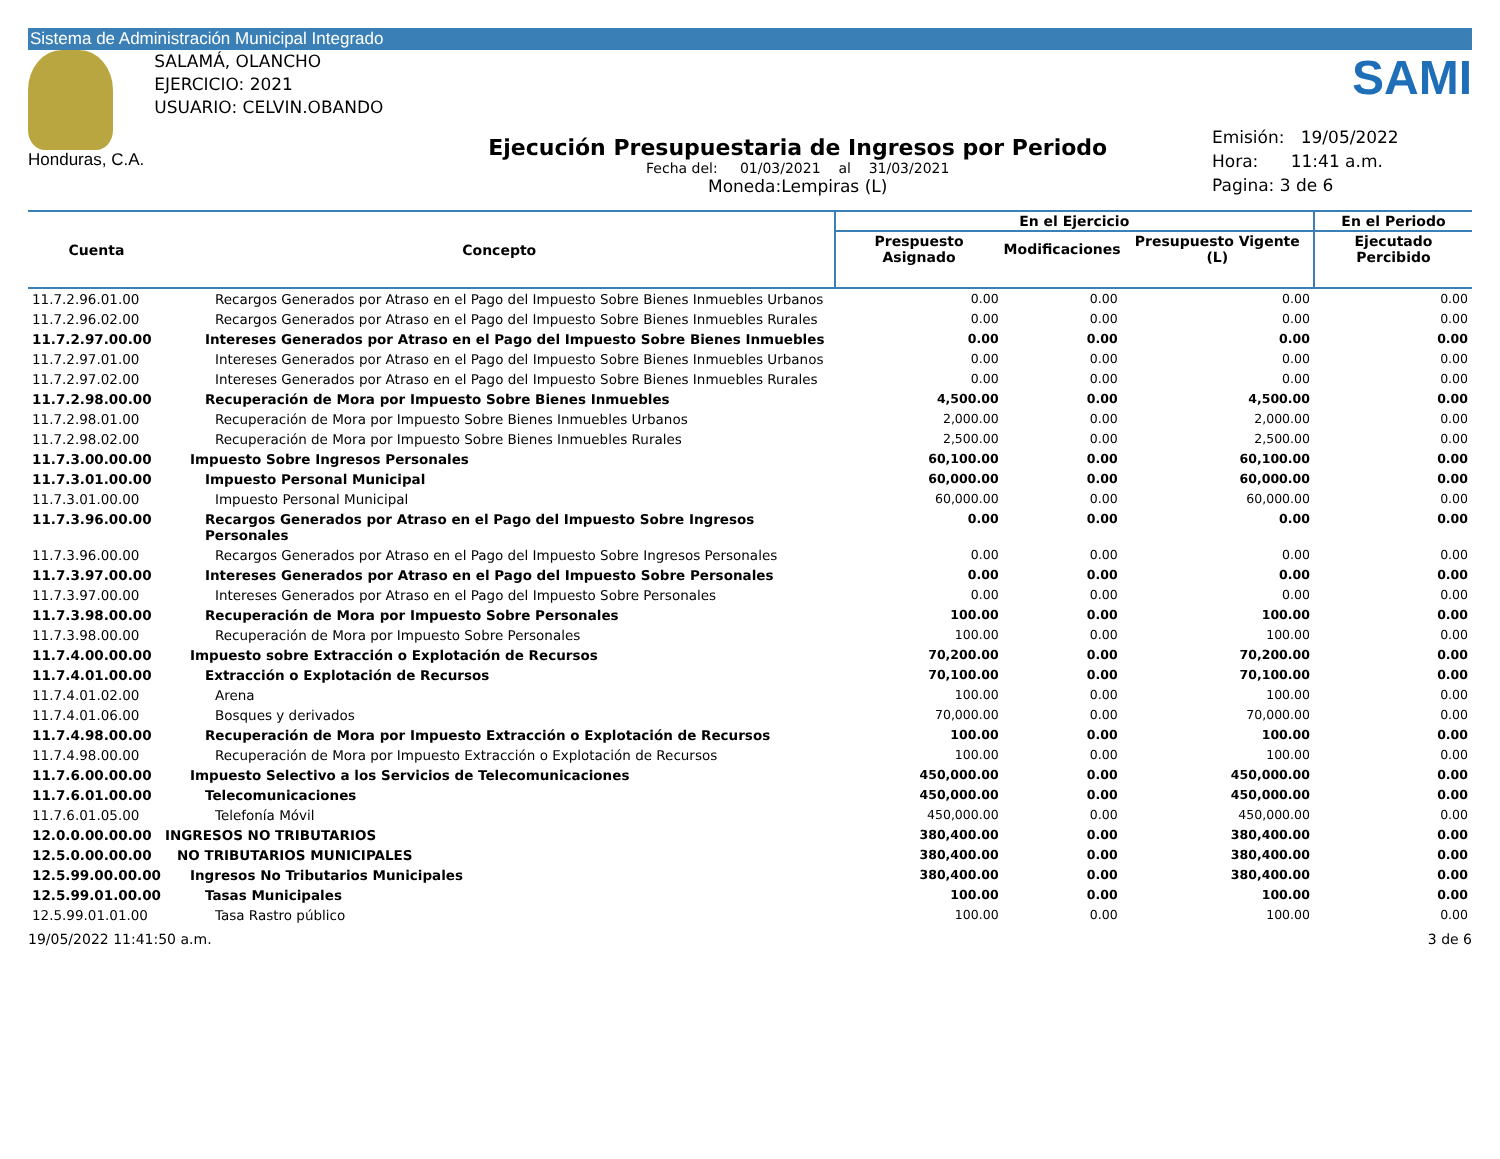Sistema de Administración Municipal Integrado
Honduras, C.A.
SALAMÁ, OLANCHO
EJERCICIO: 2021
USUARIO: CELVIN.OBANDO
Ejecución Presupuestaria de Ingresos por Periodo
Fecha del: 01/03/2021 al 31/03/2021
Moneda:Lempiras (L)
SAMI
Emisión: 19/05/2022
Hora: 11:41 a.m.
Pagina: 3 de 6
| Cuenta | Concepto | En el Ejercicio | | | En el Periodo |
| --- | --- | --- | --- | --- | --- |
| | | Prespuesto Asignado | Modificaciones | Presupuesto Vigente (L) | Ejecutado Percibido |
| 11.7.2.96.01.00 | Recargos Generados por Atraso en el Pago del Impuesto Sobre Bienes Inmuebles Urbanos | 0.00 | 0.00 | 0.00 | 0.00 |
| 11.7.2.96.02.00 | Recargos Generados por Atraso en el Pago del Impuesto Sobre Bienes Inmuebles Rurales | 0.00 | 0.00 | 0.00 | 0.00 |
| 11.7.2.97.00.00 | Intereses Generados por Atraso en el Pago del Impuesto Sobre Bienes Inmuebles | 0.00 | 0.00 | 0.00 | 0.00 |
| 11.7.2.97.01.00 | Intereses Generados por Atraso en el Pago del Impuesto Sobre Bienes Inmuebles Urbanos | 0.00 | 0.00 | 0.00 | 0.00 |
| 11.7.2.97.02.00 | Intereses Generados por Atraso en el Pago del Impuesto Sobre Bienes Inmuebles Rurales | 0.00 | 0.00 | 0.00 | 0.00 |
| 11.7.2.98.00.00 | Recuperación de Mora por Impuesto Sobre Bienes Inmuebles | 4,500.00 | 0.00 | 4,500.00 | 0.00 |
| 11.7.2.98.01.00 | Recuperación de Mora por Impuesto Sobre Bienes Inmuebles Urbanos | 2,000.00 | 0.00 | 2,000.00 | 0.00 |
| 11.7.2.98.02.00 | Recuperación de Mora por Impuesto Sobre Bienes Inmuebles Rurales | 2,500.00 | 0.00 | 2,500.00 | 0.00 |
| 11.7.3.00.00.00 | Impuesto Sobre Ingresos Personales | 60,100.00 | 0.00 | 60,100.00 | 0.00 |
| 11.7.3.01.00.00 | Impuesto Personal Municipal | 60,000.00 | 0.00 | 60,000.00 | 0.00 |
| 11.7.3.01.00.00 | Impuesto Personal Municipal | 60,000.00 | 0.00 | 60,000.00 | 0.00 |
| 11.7.3.96.00.00 | Recargos Generados por Atraso en el Pago del Impuesto Sobre Ingresos Personales | 0.00 | 0.00 | 0.00 | 0.00 |
| 11.7.3.96.00.00 | Recargos Generados por Atraso en el Pago del Impuesto Sobre Ingresos Personales | 0.00 | 0.00 | 0.00 | 0.00 |
| 11.7.3.97.00.00 | Intereses Generados por Atraso en el Pago del Impuesto Sobre Personales | 0.00 | 0.00 | 0.00 | 0.00 |
| 11.7.3.97.00.00 | Intereses Generados por Atraso en el Pago del Impuesto Sobre Personales | 0.00 | 0.00 | 0.00 | 0.00 |
| 11.7.3.98.00.00 | Recuperación de Mora por Impuesto Sobre Personales | 100.00 | 0.00 | 100.00 | 0.00 |
| 11.7.3.98.00.00 | Recuperación de Mora por Impuesto Sobre Personales | 100.00 | 0.00 | 100.00 | 0.00 |
| 11.7.4.00.00.00 | Impuesto sobre Extracción o Explotación de Recursos | 70,200.00 | 0.00 | 70,200.00 | 0.00 |
| 11.7.4.01.00.00 | Extracción o Explotación de Recursos | 70,100.00 | 0.00 | 70,100.00 | 0.00 |
| 11.7.4.01.02.00 | Arena | 100.00 | 0.00 | 100.00 | 0.00 |
| 11.7.4.01.06.00 | Bosques y derivados | 70,000.00 | 0.00 | 70,000.00 | 0.00 |
| 11.7.4.98.00.00 | Recuperación de Mora por Impuesto Extracción o Explotación de Recursos | 100.00 | 0.00 | 100.00 | 0.00 |
| 11.7.4.98.00.00 | Recuperación de Mora por Impuesto Extracción o Explotación de Recursos | 100.00 | 0.00 | 100.00 | 0.00 |
| 11.7.6.00.00.00 | Impuesto Selectivo a los Servicios de Telecomunicaciones | 450,000.00 | 0.00 | 450,000.00 | 0.00 |
| 11.7.6.01.00.00 | Telecomunicaciones | 450,000.00 | 0.00 | 450,000.00 | 0.00 |
| 11.7.6.01.05.00 | Telefonía Móvil | 450,000.00 | 0.00 | 450,000.00 | 0.00 |
| 12.0.0.00.00.00 | INGRESOS NO TRIBUTARIOS | 380,400.00 | 0.00 | 380,400.00 | 0.00 |
| 12.5.0.00.00.00 | NO TRIBUTARIOS MUNICIPALES | 380,400.00 | 0.00 | 380,400.00 | 0.00 |
| 12.5.99.00.00.00 | Ingresos No Tributarios Municipales | 380,400.00 | 0.00 | 380,400.00 | 0.00 |
| 12.5.99.01.00.00 | Tasas Municipales | 100.00 | 0.00 | 100.00 | 0.00 |
| 12.5.99.01.01.00 | Tasa Rastro público | 100.00 | 0.00 | 100.00 | 0.00 |
19/05/2022 11:41:50 a.m. 3 de 6